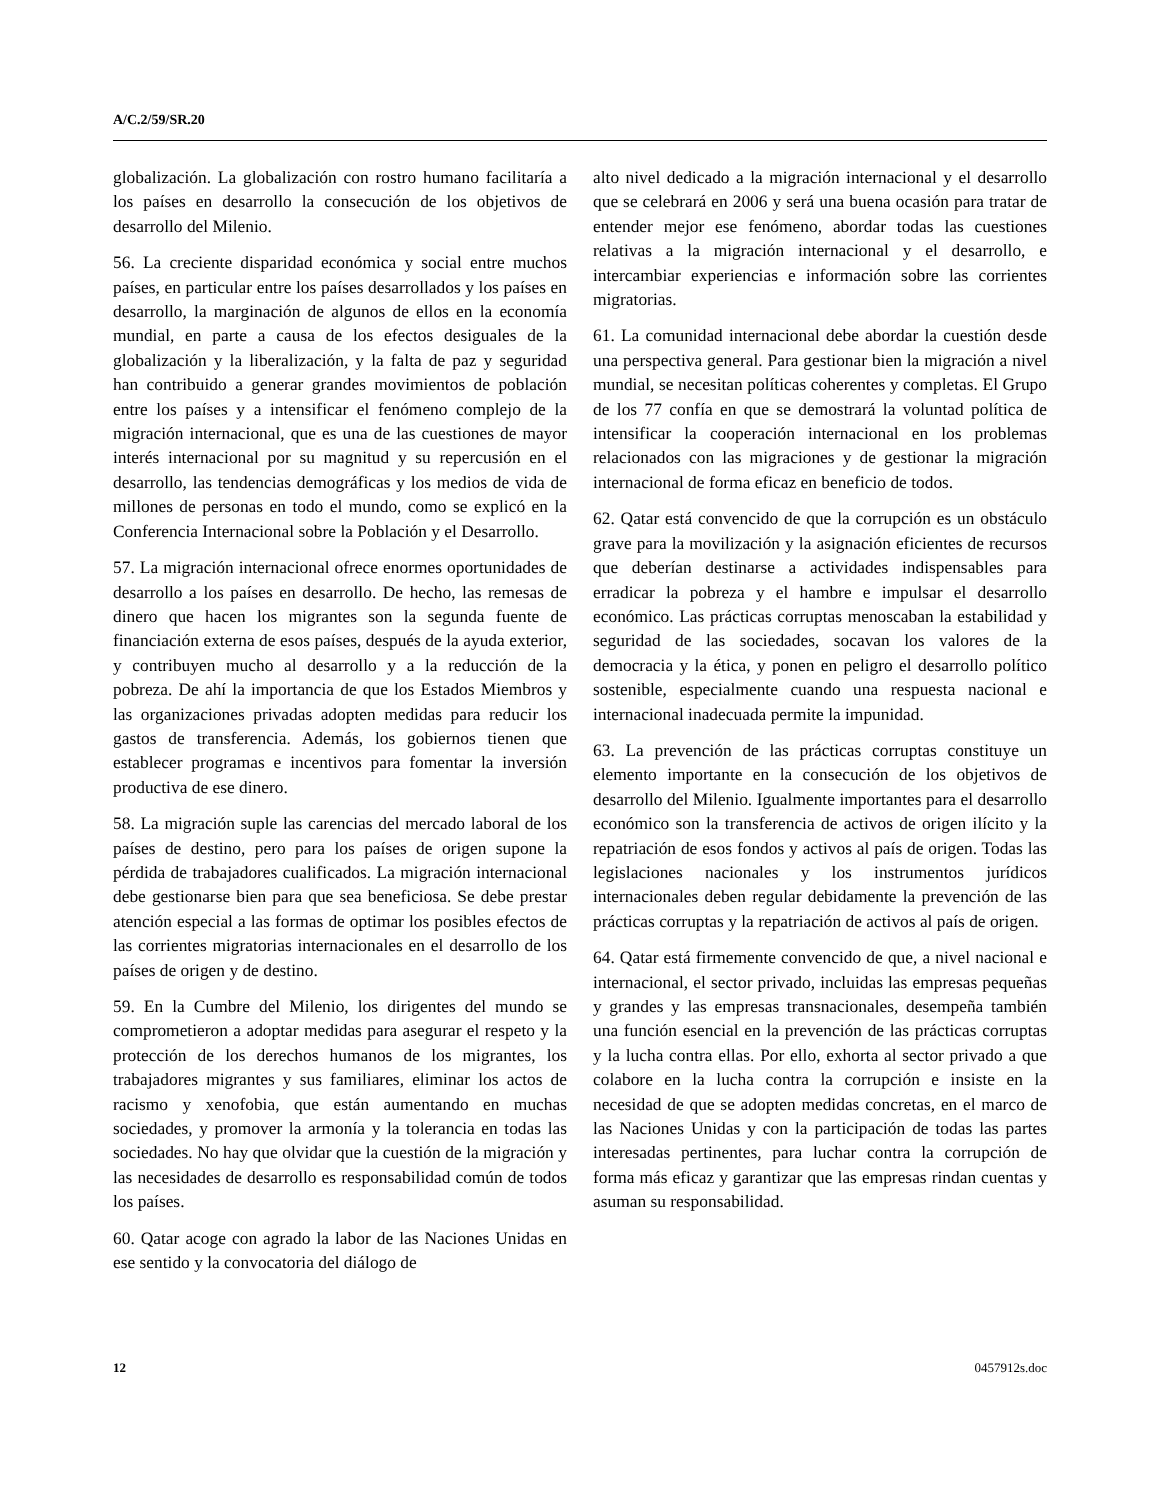A/C.2/59/SR.20
globalización. La globalización con rostro humano facilitaría a los países en desarrollo la consecución de los objetivos de desarrollo del Milenio.
56. La creciente disparidad económica y social entre muchos países, en particular entre los países desarrollados y los países en desarrollo, la marginación de algunos de ellos en la economía mundial, en parte a causa de los efectos desiguales de la globalización y la liberalización, y la falta de paz y seguridad han contribuido a generar grandes movimientos de población entre los países y a intensificar el fenómeno complejo de la migración internacional, que es una de las cuestiones de mayor interés internacional por su magnitud y su repercusión en el desarrollo, las tendencias demográficas y los medios de vida de millones de personas en todo el mundo, como se explicó en la Conferencia Internacional sobre la Población y el Desarrollo.
57. La migración internacional ofrece enormes oportunidades de desarrollo a los países en desarrollo. De hecho, las remesas de dinero que hacen los migrantes son la segunda fuente de financiación externa de esos países, después de la ayuda exterior, y contribuyen mucho al desarrollo y a la reducción de la pobreza. De ahí la importancia de que los Estados Miembros y las organizaciones privadas adopten medidas para reducir los gastos de transferencia. Además, los gobiernos tienen que establecer programas e incentivos para fomentar la inversión productiva de ese dinero.
58. La migración suple las carencias del mercado laboral de los países de destino, pero para los países de origen supone la pérdida de trabajadores cualificados. La migración internacional debe gestionarse bien para que sea beneficiosa. Se debe prestar atención especial a las formas de optimar los posibles efectos de las corrientes migratorias internacionales en el desarrollo de los países de origen y de destino.
59. En la Cumbre del Milenio, los dirigentes del mundo se comprometieron a adoptar medidas para asegurar el respeto y la protección de los derechos humanos de los migrantes, los trabajadores migrantes y sus familiares, eliminar los actos de racismo y xenofobia, que están aumentando en muchas sociedades, y promover la armonía y la tolerancia en todas las sociedades. No hay que olvidar que la cuestión de la migración y las necesidades de desarrollo es responsabilidad común de todos los países.
60. Qatar acoge con agrado la labor de las Naciones Unidas en ese sentido y la convocatoria del diálogo de
alto nivel dedicado a la migración internacional y el desarrollo que se celebrará en 2006 y será una buena ocasión para tratar de entender mejor ese fenómeno, abordar todas las cuestiones relativas a la migración internacional y el desarrollo, e intercambiar experiencias e información sobre las corrientes migratorias.
61. La comunidad internacional debe abordar la cuestión desde una perspectiva general. Para gestionar bien la migración a nivel mundial, se necesitan políticas coherentes y completas. El Grupo de los 77 confía en que se demostrará la voluntad política de intensificar la cooperación internacional en los problemas relacionados con las migraciones y de gestionar la migración internacional de forma eficaz en beneficio de todos.
62. Qatar está convencido de que la corrupción es un obstáculo grave para la movilización y la asignación eficientes de recursos que deberían destinarse a actividades indispensables para erradicar la pobreza y el hambre e impulsar el desarrollo económico. Las prácticas corruptas menoscaban la estabilidad y seguridad de las sociedades, socavan los valores de la democracia y la ética, y ponen en peligro el desarrollo político sostenible, especialmente cuando una respuesta nacional e internacional inadecuada permite la impunidad.
63. La prevención de las prácticas corruptas constituye un elemento importante en la consecución de los objetivos de desarrollo del Milenio. Igualmente importantes para el desarrollo económico son la transferencia de activos de origen ilícito y la repatriación de esos fondos y activos al país de origen. Todas las legislaciones nacionales y los instrumentos jurídicos internacionales deben regular debidamente la prevención de las prácticas corruptas y la repatriación de activos al país de origen.
64. Qatar está firmemente convencido de que, a nivel nacional e internacional, el sector privado, incluidas las empresas pequeñas y grandes y las empresas transnacionales, desempeña también una función esencial en la prevención de las prácticas corruptas y la lucha contra ellas. Por ello, exhorta al sector privado a que colabore en la lucha contra la corrupción e insiste en la necesidad de que se adopten medidas concretas, en el marco de las Naciones Unidas y con la participación de todas las partes interesadas pertinentes, para luchar contra la corrupción de forma más eficaz y garantizar que las empresas rindan cuentas y asuman su responsabilidad.
12 0457912s.doc